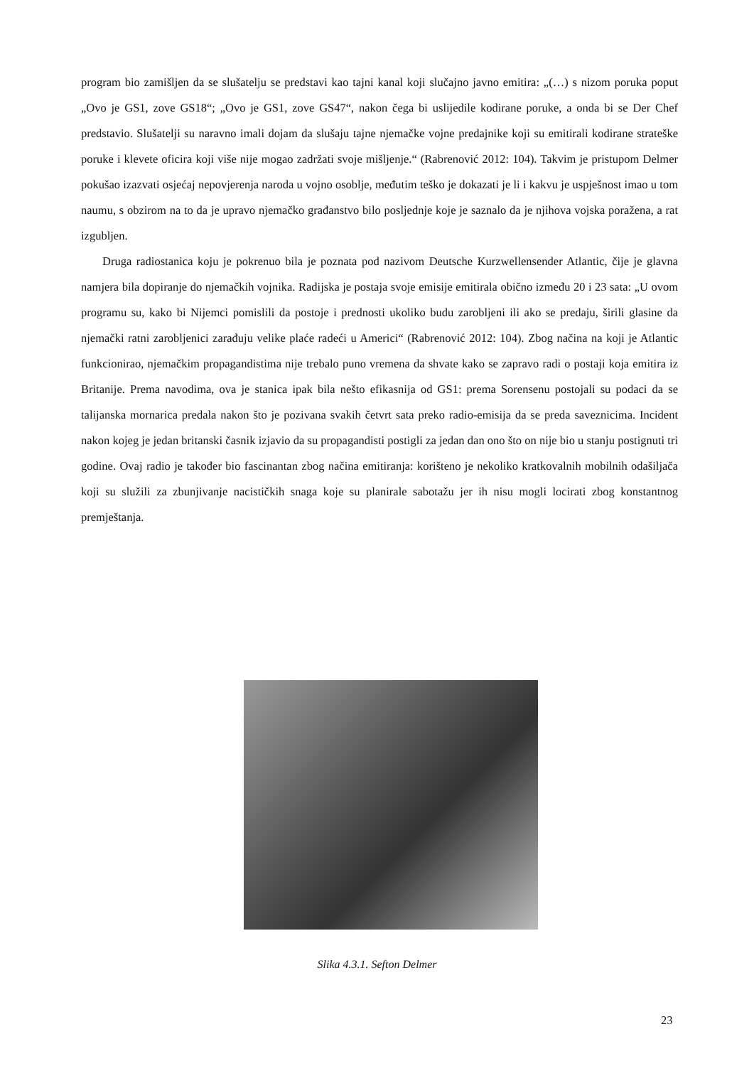program bio zamišljen da se slušatelju se predstavi kao tajni kanal koji slučajno javno emitira: „(…) s nizom poruka poput „Ovo je GS1, zove GS18“; „Ovo je GS1, zove GS47“, nakon čega bi uslijedile kodirane poruke, a onda bi se Der Chef predstavio. Slušatelji su naravno imali dojam da slušaju tajne njemačke vojne predajnike koji su emitirali kodirane strateške poruke i klevete oficira koji više nije mogao zadržati svoje mišljenje.“ (Rabrenović 2012: 104). Takvim je pristupom Delmer pokušao izazvati osjećaj nepovjerenja naroda u vojno osoblje, međutim teško je dokazati je li i kakvu je uspješnost imao u tom naumu, s obzirom na to da je upravo njemačko građanstvo bilo posljednje koje je saznalo da je njihova vojska poražena, a rat izgubljen.
Druga radiostanica koju je pokrenuo bila je poznata pod nazivom Deutsche Kurzwellensender Atlantic, čije je glavna namjera bila dopiranje do njemačkih vojnika. Radijska je postaja svoje emisije emitirala obično između 20 i 23 sata: „U ovom programu su, kako bi Nijemci pomislili da postoje i prednosti ukoliko budu zarobljeni ili ako se predaju, širili glasine da njemački ratni zarobljenici zarađuju velike plaće radeći u Americi“ (Rabrenović 2012: 104). Zbog načina na koji je Atlantic funkcionirao, njemačkim propagandistima nije trebalo puno vremena da shvate kako se zapravo radi o postaji koja emitira iz Britanije. Prema navodima, ova je stanica ipak bila nešto efikasnija od GS1: prema Sorensenu postojali su podaci da se talijanska mornarica predala nakon što je pozivana svakih četvrt sata preko radio-emisija da se preda saveznicima. Incident nakon kojeg je jedan britanski časnik izjavio da su propagandisti postigli za jedan dan ono što on nije bio u stanju postignuti tri godine. Ovaj radio je također bio fascinantan zbog načina emitiranja: korišteno je nekoliko kratkovalnih mobilnih odašiljača koji su služili za zbunjivanje nacističkih snaga koje su planirale sabotažu jer ih nisu mogli locirati zbog konstantnog premještanja.
Slika 4.3.1. Sefton Delmer
23